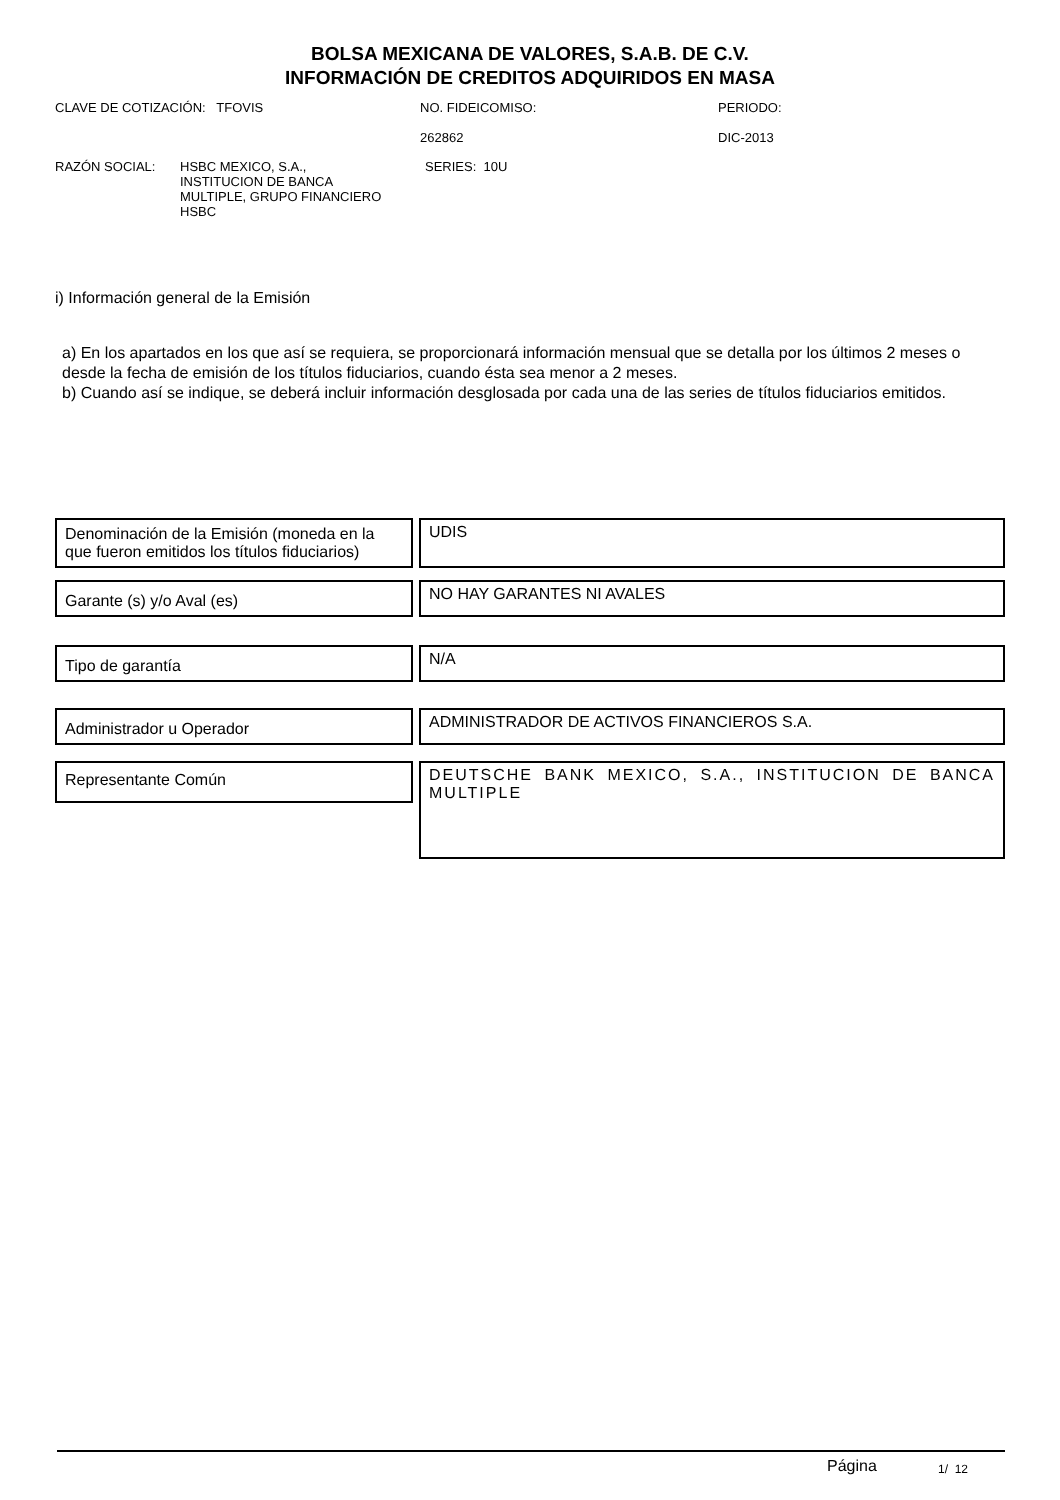BOLSA MEXICANA DE VALORES, S.A.B. DE C.V.
INFORMACIÓN DE CREDITOS ADQUIRIDOS EN MASA
CLAVE DE COTIZACIÓN: TFOVIS NO. FIDEICOMISO:
262862
PERIODO:
DIC-2013
RAZÓN SOCIAL: HSBC MEXICO, S.A.,
INSTITUCION DE BANCA
MULTIPLE, GRUPO FINANCIERO
HSBC
SERIES: 10U
i) Información general de la Emisión
a) En los apartados en los que así se requiera, se proporcionará información mensual que se detalla por los últimos 2 meses o desde la fecha de emisión de los títulos fiduciarios, cuando ésta sea menor a 2 meses.
b) Cuando así se indique, se deberá incluir información desglosada por cada una de las series de títulos fiduciarios emitidos.
Denominación de la Emisión (moneda en la que fueron emitidos los títulos fiduciarios)
UDIS
Garante (s) y/o Aval (es)
NO HAY GARANTES NI AVALES
Tipo de garantía
N/A
Administrador u Operador
ADMINISTRADOR DE ACTIVOS FINANCIEROS S.A.
Representante Común
DEUTSCHE BANK MEXICO, S.A., INSTITUCION DE BANCA MULTIPLE
Página 1/ 12